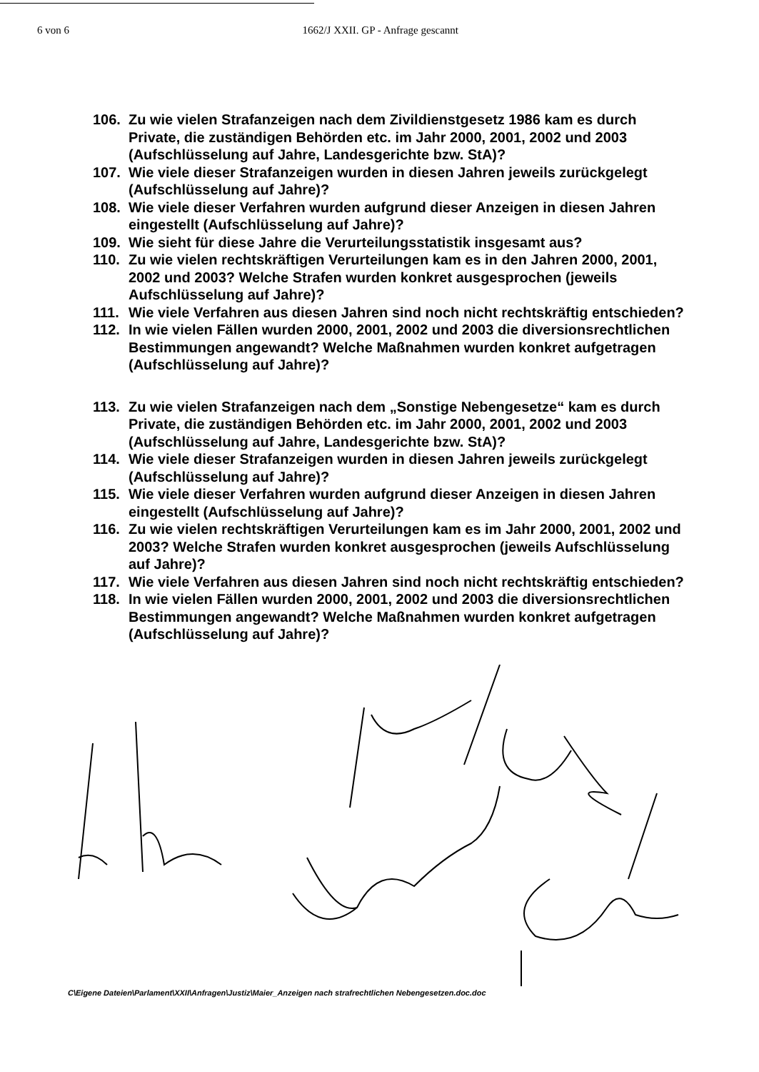6 von 6 1662/J XXII. GP - Anfrage gescannt
106. Zu wie vielen Strafanzeigen nach dem Zivildienstgesetz 1986 kam es durch Private, die zuständigen Behörden etc. im Jahr 2000, 2001, 2002 und 2003 (Aufschlüsselung auf Jahre, Landesgerichte bzw. StA)?
107. Wie viele dieser Strafanzeigen wurden in diesen Jahren jeweils zurückgelegt (Aufschlüsselung auf Jahre)?
108. Wie viele dieser Verfahren wurden aufgrund dieser Anzeigen in diesen Jahren eingestellt (Aufschlüsselung auf Jahre)?
109. Wie sieht für diese Jahre die Verurteilungsstatistik insgesamt aus?
110. Zu wie vielen rechtskräftigen Verurteilungen kam es in den Jahren 2000, 2001, 2002 und 2003? Welche Strafen wurden konkret ausgesprochen (jeweils Aufschlüsselung auf Jahre)?
111. Wie viele Verfahren aus diesen Jahren sind noch nicht rechtskräftig entschieden?
112. In wie vielen Fällen wurden 2000, 2001, 2002 und 2003 die diversionsrechtlichen Bestimmungen angewandt? Welche Maßnahmen wurden konkret aufgetragen (Aufschlüsselung auf Jahre)?
113. Zu wie vielen Strafanzeigen nach dem „Sonstige Nebengesetze“ kam es durch Private, die zuständigen Behörden etc. im Jahr 2000, 2001, 2002 und 2003 (Aufschlüsselung auf Jahre, Landesgerichte bzw. StA)?
114. Wie viele dieser Strafanzeigen wurden in diesen Jahren jeweils zurückgelegt (Aufschlüsselung auf Jahre)?
115. Wie viele dieser Verfahren wurden aufgrund dieser Anzeigen in diesen Jahren eingestellt (Aufschlüsselung auf Jahre)?
116. Zu wie vielen rechtskräftigen Verurteilungen kam es im Jahr 2000, 2001, 2002 und 2003? Welche Strafen wurden konkret ausgesprochen (jeweils Aufschlüsselung auf Jahre)?
117. Wie viele Verfahren aus diesen Jahren sind noch nicht rechtskräftig entschieden?
118. In wie vielen Fällen wurden 2000, 2001, 2002 und 2003 die diversionsrechtlichen Bestimmungen angewandt? Welche Maßnahmen wurden konkret aufgetragen (Aufschlüsselung auf Jahre)?
C\Eigene Dateien\Parlament\XXII\Anfragen\Justiz\Maier_Anzeigen nach strafrechtlichen Nebengesetzen.doc.doc